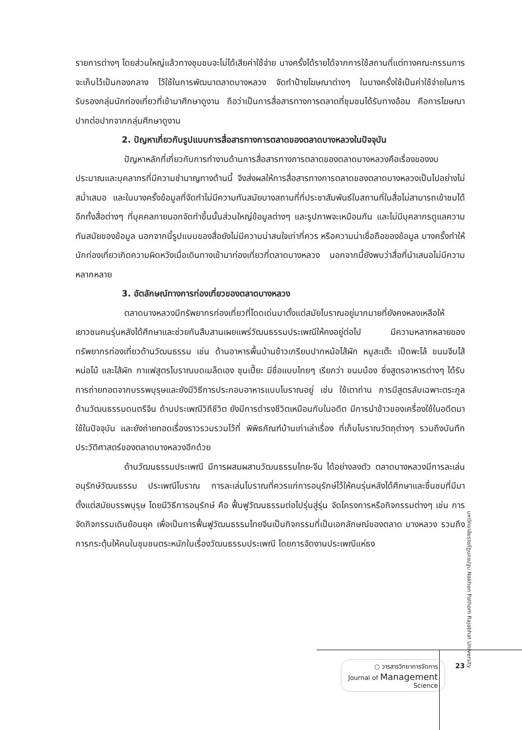รายการต่างๆ โดยส่วนใหญ่แล้วทางชุมชนจะไม่ได้เสียค่าใช้จ่าย บางครั้งได้รายได้จากการใช้สถานที่แต่ทางคณะกรรมการจะเก็บไว้เป็นกองกลาง ไว้ใช้ในการพัฒนาตลาดบางหลวง จัดทำป้ายโฆษณาต่างๆ ในบางครั้งใช้เป็นค่าใช้จ่ายในการรับรองกลุ่มนักท่องเที่ยวที่เข้ามาศึกษาดูงาน ถือว่าเป็นการสื่อสารทางการตลาดที่ชุมชนได้รับทางอ้อม คือการโฆษณาปากต่อปากจากกลุ่มศึกษาดูงาน
2. ปัญหาเกี่ยวกับรูปแบบการสื่อสารทางการตลาดของตลาดบางหลวงในปัจจุบัน
ปัญหาหลักที่เกี่ยวกับการทำงานด้านการสื่อสารทางการตลาดของตลาดบางหลวงคือเรื่องของงบประมาณและบุคลากรที่มีความชำนาญทางด้านนี้ จึงส่งผลให้การสื่อสารทางการตลาดของตลาดบางหลวงเป็นไปอย่างไม่สม่ำเสมอ และในบางครั้งข้อมูลที่จัดทำไม่มีความทันสมัยบางสถานที่ที่ประชาสัมพันธ์ในสถานที่ในสื่อไม่สามารถเข้าชมได้ อีกทั้งสื่อต่างๆ ที่บุคคลภายนอกจัดทำขึ้นนั้นส่วนใหญ่ข้อมูลต่างๆ และรูปภาพจะเหมือนกัน และไม่มีบุคลากรดูแลความทันสมัยของข้อมูล นอกจากนี้รูปแบบของสื่อยังไม่มีความน่าสนใจเท่าที่ควร หรือความน่าเชื่อถือของข้อมูล บางครั้งทำให้นักท่องเที่ยวเกิดความผิดหวังเมื่อเดินทางเข้ามาท่องเที่ยวที่ตลาดบางหลวง นอกจากนี้ยังพบว่าสื่อที่นำเสนอไม่มีความหลากหลาย
3. อัตลักษณ์ทางการท่องเที่ยวของตลาดบางหลวง
ตลาดบางหลวงมีทรัพยากรท่องเที่ยวที่โดดเด่นมาตั้งแต่สมัยโบราณอยู่มากมายที่ยังคงหลงเหลือให้เยาวชนคนรุ่นหลังได้ศึกษาและช่วยกันสืบสานเผยแพร่วัฒนธรรมประเพณีให้คงอยู่ต่อไป มีความหลากหลายของทรัพยากรท่องเที่ยวด้านวัฒนธรรม เช่น ด้านอาหารพื้นบ้านข้าวเกรียบปากหม้อไส้ผัก หมูสะเต๊ะ เป็ดพะโล้ ขนมจีบไส้หน่อไม้ และไส้ผัก กาแฟสูตรโบราณบดเมล็ดเอง ชุนเปี๊ยะ มีชื่อแบบไทยๆ เรียกว่า ขนมบ้อง ซึ่งสูตรอาหารต่างๆ ได้รับการถ่ายทอดจากบรรพบุรุษและยังมีวิธีการประกอบอาหารแบบโบราณอยู่ เช่น ใช้เตาถ่าน การมีสูตรลับเฉพาะตระกูล ด้านวัฒนธรรมดนตรีจีน ด้านประเพณีวิถีชีวิต ยังมีการดำรงชีวิตเหมือนกับในอดีต มีการนำข้าวของเครื่องใช้ในอดีตมาใช้ในปัจจุบัน และยังถ่ายทอดเรื่องราวรวบรวมไว้ที่ พิพิธภัณฑ์บ้านเก่าเล่าเรื่อง ที่เก็บโบราณวัตถุต่างๆ รวมถึงบันทึกประวัติศาสตร์ของตลาดบางหลวงอีกด้วย
ด้านวัฒนธรรมประเพณี มีการผสมผสานวัฒนธรรมไทย-จีน ได้อย่างลงตัว ตลาดบางหลวงมีการละเล่นอนุรักษ์วัฒนธรรม ประเพณีโบราณ การละเล่นโบราณที่ควรแก่การอนุรักษ์ไว้ให้คนรุ่นหลังได้ศึกษาและชื่นชมที่มีมาตั้งแต่สมัยบรรพบุรุษ โดยมีวิธีการอนุรักษ์ คือ ฟื้นฟูวัฒนธรรมต่อไปรุ่นสู่รุ่น จัดโครงการหรือกิจกรรมต่างๆ เช่น การจัดกิจกรรมเดินย้อนยุค เพื่อเป็นการฟื้นฟูวัฒนธรรมไทยจีนเป็นกิจกรรมที่เป็นเอกลักษณ์ของตลาด บางหลวง รวมถึงการกระตุ้นให้คนในชุมชนตระหนักในเรื่องวัฒนธรรมประเพณี โดยการจัดงานประเพณีแห่ธง
มหาวิทยาลัยราชภัฏนครปฐม Nakhon Pathom Rajabhat University
○ วารสารวิทยาการจัดการ
Journal of Management
Science
23